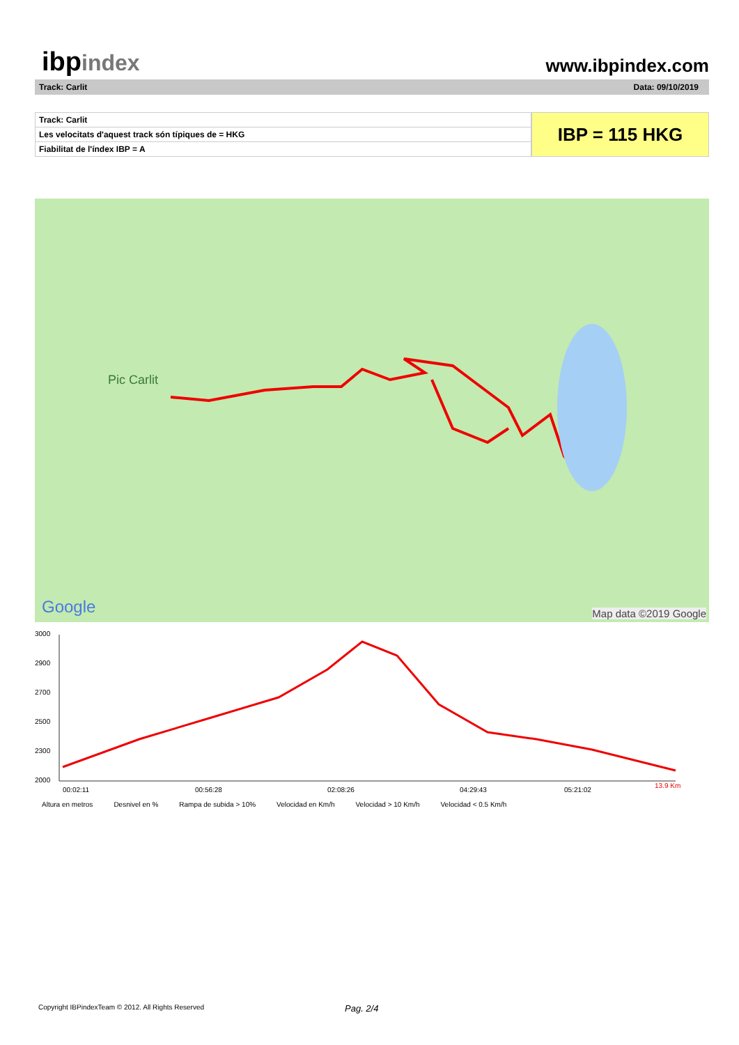ibpindex
www.ibpindex.com
Track: Carlit Data: 09/10/2019
| Track: Carlit |
| Les velocitats d'aquest track són típiques de = HKG |
| Fiabilitat de l'índex IBP = A |
IBP = 115 HKG
Pic Carlit
Google Map data ©2019 Google
3000
2900
2700
2500
2300
2000
00:02:11
00:56:28
02:08:26
04:29:43
05:21:02
13.9 Km
Altura en metros Desnivel en % Rampa de subida > 10% Velocidad en Km/h Velocidad > 10 Km/h Velocidad < 0.5 Km/h
Copyright IBPindexTeam © 2012. All Rights Reserved Pag. 2/4